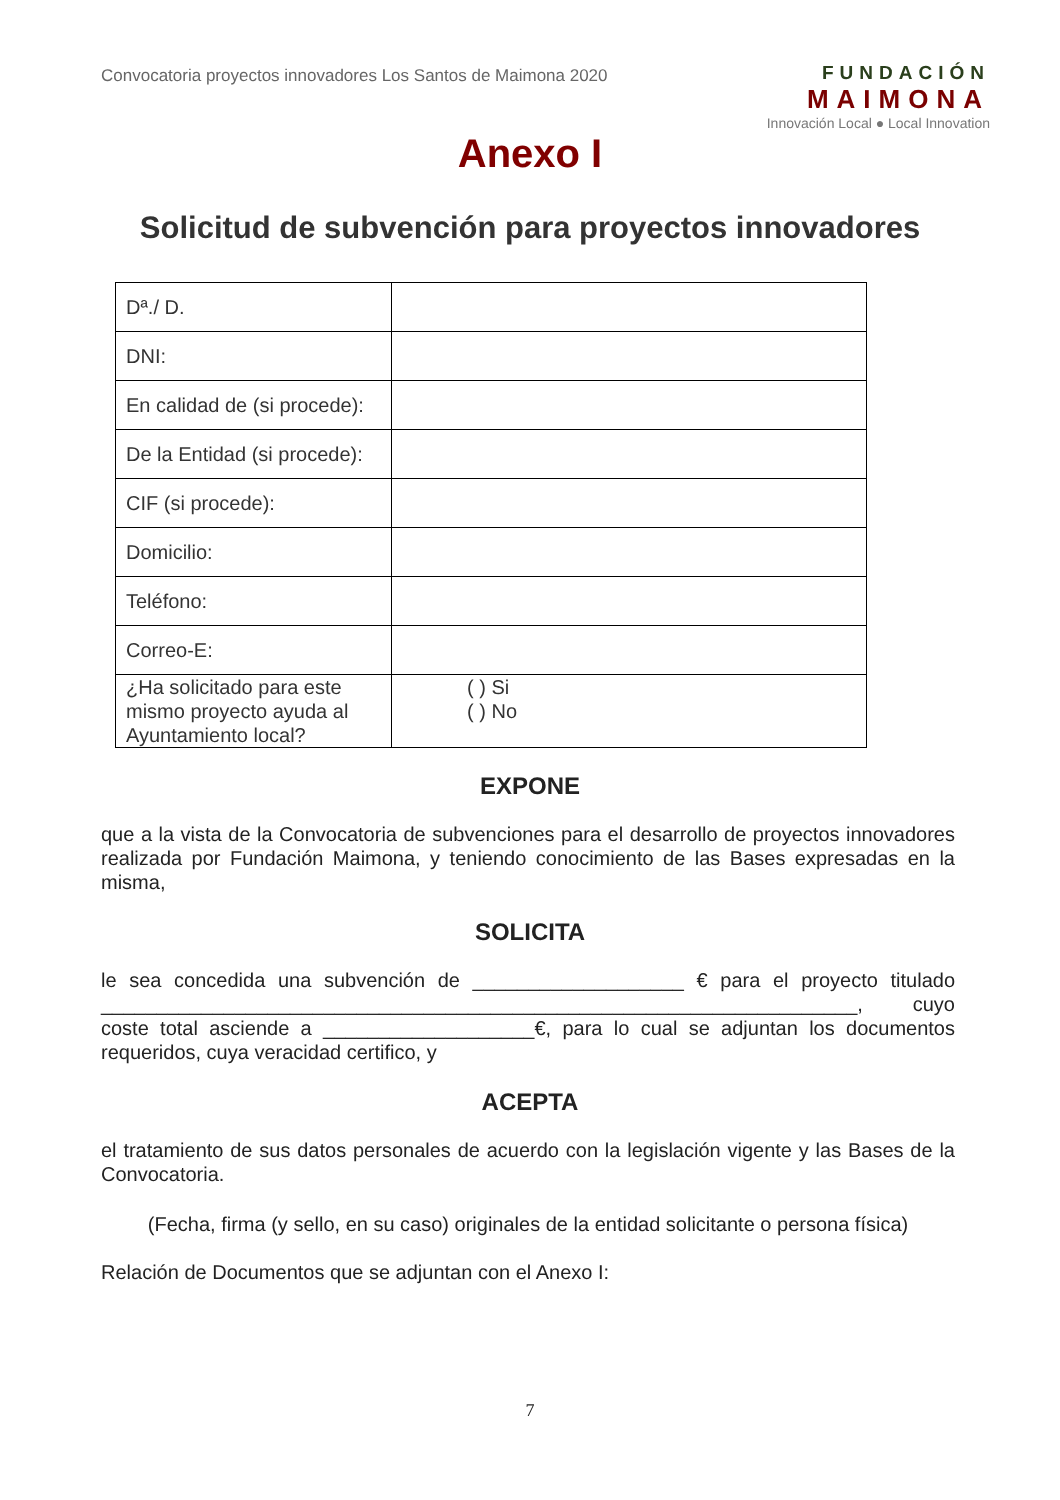Convocatoria proyectos innovadores Los Santos de Maimona 2020
FUNDACIÓN
MAIMONA
Innovación Local ● Local Innovation
Anexo I
Solicitud de subvención para proyectos innovadores
| Dª./ D. | |
| DNI: | |
| En calidad de (si procede): | |
| De la Entidad (si procede): | |
| CIF (si procede): | |
| Domicilio: | |
| Teléfono: | |
| Correo-E: | |
| ¿Ha solicitado para este mismo proyecto ayuda al Ayuntamiento local? | ( ) Si ( ) No |
EXPONE
que a la vista de la Convocatoria de subvenciones para el desarrollo de proyectos innovadores realizada por Fundación Maimona, y teniendo conocimiento de las Bases expresadas en la misma,
SOLICITA
le sea concedida una subvención de ___________________ € para el proyecto titulado ____________________________________________________________________, cuyo coste total asciende a ___________________€, para lo cual se adjuntan los documentos requeridos, cuya veracidad certifico, y
ACEPTA
el tratamiento de sus datos personales de acuerdo con la legislación vigente y las Bases de la Convocatoria.
(Fecha, firma (y sello, en su caso) originales de la entidad solicitante o persona física)
Relación de Documentos que se adjuntan con el Anexo I:
7